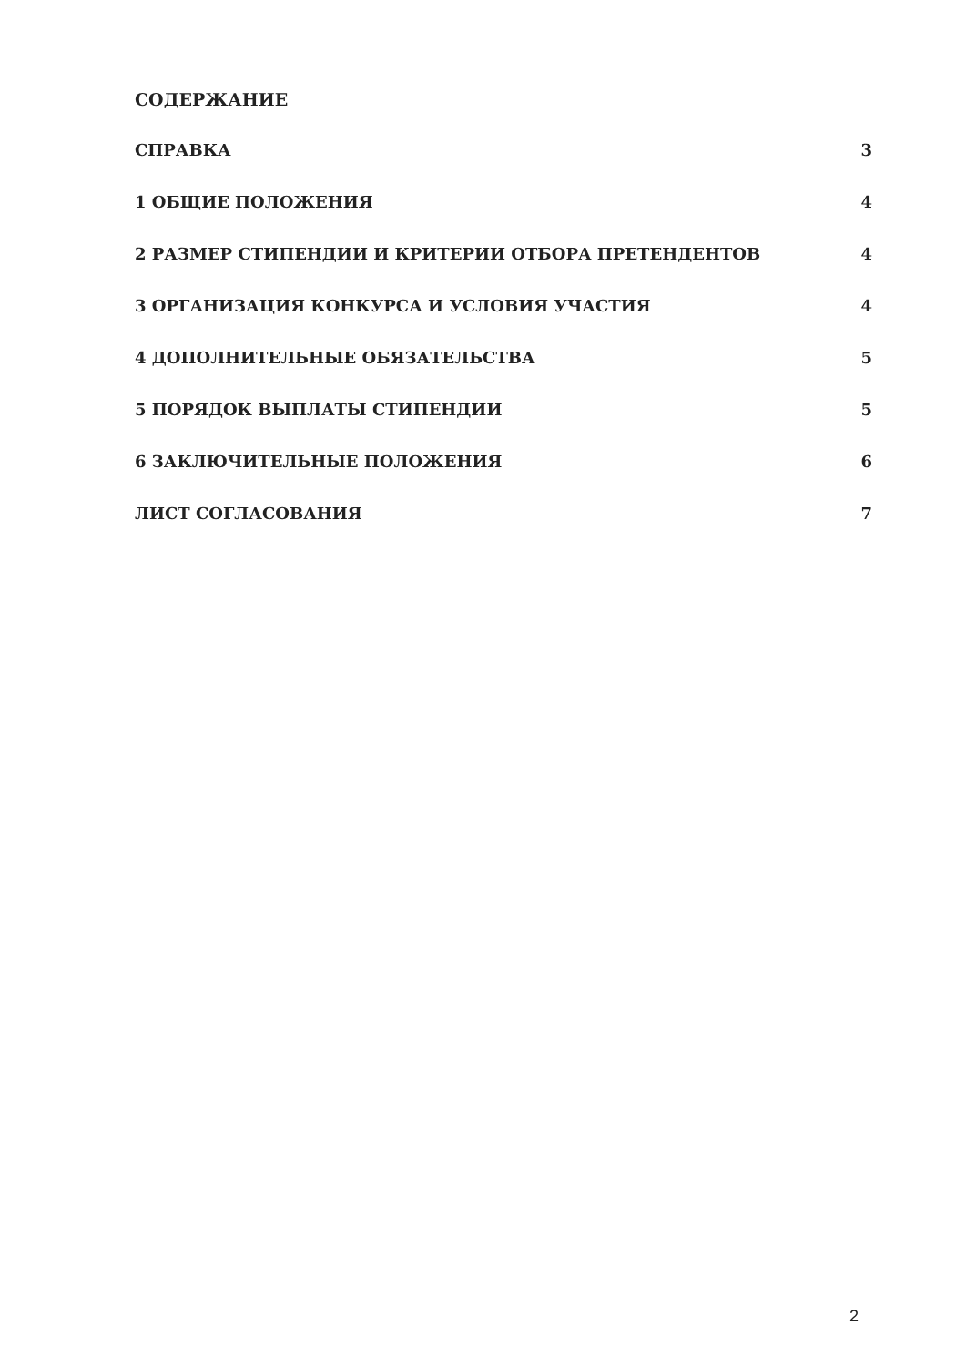СОДЕРЖАНИЕ
СПРАВКА 3
1 ОБЩИЕ ПОЛОЖЕНИЯ 4
2 РАЗМЕР СТИПЕНДИИ И КРИТЕРИИ ОТБОРА ПРЕТЕНДЕНТОВ 4
3 ОРГАНИЗАЦИЯ КОНКУРСА И УСЛОВИЯ УЧАСТИЯ 4
4 ДОПОЛНИТЕЛЬНЫЕ ОБЯЗАТЕЛЬСТВА 5
5 ПОРЯДОК ВЫПЛАТЫ СТИПЕНДИИ 5
6 ЗАКЛЮЧИТЕЛЬНЫЕ ПОЛОЖЕНИЯ 6
ЛИСТ СОГЛАСОВАНИЯ 7
2